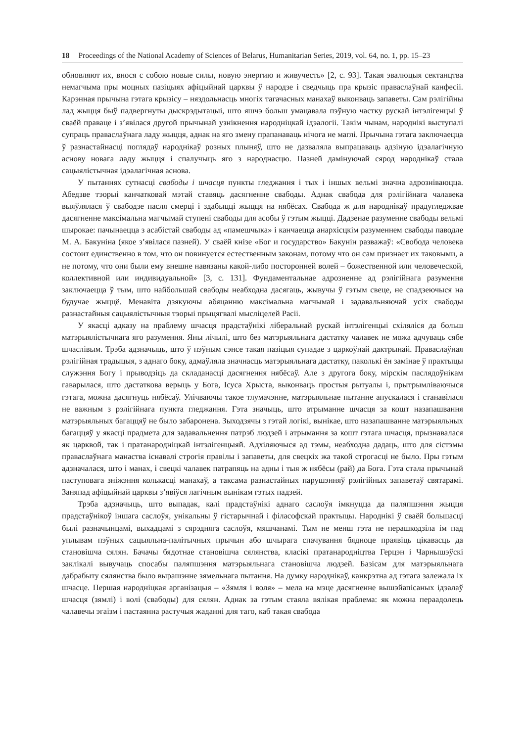18 Proceedings of the National Academy of Sciences of Belarus, Humanitarian Series, 2019, vol. 64, no. 1, pp. 15–23
обновляют их, внося с собою новые силы, новую энергию и живучесть» [2, с. 93]. Такая эвалюцыя сектанцтва немагчыма пры моцных пазіцыях афіцыйнай царквы ў народзе і сведчыць пра крызіс праваслаўнай канфесіі. Карэнная прычына гэтага крызісу – няздольнасць многіх тагачасных манахаў выконваць запаветы. Сам рэлігійны лад жыцця быў падвергнуты дыскрэдытацыі, што яшчэ больш умацавала пэўную частку рускай інтэлігенцыі ў сваёй праваце і з’явілася другой прычынай узнікнення народніцкай ідэалогіі. Такім чынам, народнікі выступалі супраць праваслаўнага ладу жыцця, аднак на яго змену прапанаваць нічога не маглі. Прычына гэтага заключаецца ў разнастайнасці поглядаў народнікаў розных плыняў, што не дазваляла выпрацаваць адзіную ідэалагічную аснову новага ладу жыцця і спалучыць яго з народнасцю. Пазней дамінуючай сярод народнікаў стала сацыялістычная ідэалагічная аснова.
У пытаннях сутнасці свабоды і шчасця пункты гледжання і тых і іншых вельмі значна адрозніваюцца. Абедзве тэорыі канчатковай мэтай ставяць дасягненне свабоды. Аднак свабода для рэлігійнага чалавека выяўлялася ў свабодзе пасля смерці і здабыцці жыцця на нябёсах. Свабода ж для народнікаў прадугледжвае дасягненне максімальна магчымай ступені свабоды для асобы ў гэтым жыцці. Дадзенае разуменне свабоды вельмі шырокае: пачынаецца з асабістай свабоды ад «памешчыка» і канчаецца анархісцкім разуменнем свабоды паводле М. А. Бакуніна (якое з’явілася пазней). У сваёй кнізе «Бог и государство» Бакунін разважаў: «Свобода человека состоит единственно в том, что он повинуется естественным законам, потому что он сам признает их таковыми, а не потому, что они были ему внешне навязаны какой-либо посторонней волей – божественной или человеческой, коллективной или индивидуальной» [3, с. 131]. Фундаментальнае адрозненне ад рэлігійнага разумення заключаецца ў тым, што найбольшай свабоды неабходна дасягаць, жывучы ў гэтым свеце, не спадзеючыся на будучае жыццё. Менавіта дзякуючы абяцанню максімальна магчымай і задавальняючай усіх свабоды разнастайныя сацыялістычныя тэорыі прыцягвалі мысліцелей Расіі.
У якасці адказу на праблему шчасця прадстаўнікі ліберальнай рускай інтэлігенцыі схіляліся да больш матэрыялістычнага яго разумення. Яны лічылі, што без матэрыяльнага дастатку чалавек не можа адчуваць сябе шчаслівым. Трэба адзначыць, што ў пэўным сэнсе такая пазіцыя супадае з царкоўнай дактрынай. Праваслаўная рэлігійная традыцыя, з аднаго боку, адмаўляла значнасць матэрыяльнага дастатку, паколькі ён замінае ў практыцы служэння Богу і прыводзіць да складанасці дасягнення нябёсаў. Але з другога боку, мірскім паслядоўнікам гаварылася, што дастаткова верыць у Бога, Ісуса Хрыста, выконваць простыя рытуалы і, прытрымліваючыся гэтага, можна дасягнуць нябёсаў. Улічваючы такое тлумачэнне, матэрыяльнае пытанне апускалася і станавілася не важным з рэлігійнага пункта гледжання. Гэта значыць, што атрыманне шчасця за кошт назапашвання матэрыяльных багаццяў не было забаронена. Зыходзячы з гэтай логікі, вынікае, што назапашванне матэрыяльных багаццяў у якасці прадмета для задавальнення патрэб людзей і атрымання за кошт гэтага шчасця, прызнавалася як царквой, так і пратанародніцкай інтэлігенцыяй. Адхіляючыся ад тэмы, неабходна дадаць, што для сістэмы праваслаўнага манаства існавалі строгія правілы і запаветы, для свецкіх жа такой строгасці не было. Пры гэтым адзначалася, што і манах, і свецкі чалавек патрапяць на адны і тыя ж нябёсы (рай) да Бога. Гэта стала прычынай паступовага зніжэння колькасці манахаў, а таксама разнастайных парушэнняў рэлігійных запаветаў святарамі. Заняпад афіцыйнай царквы з’явіўся лагічным вынікам гэтых падзей.
Трэба адзначыць, што выпадак, калі прадстаўнікі аднаго саслоўя імкнуцца да паляпшэння жыцця прадстаўнікоў іншага саслоўя, унікальны ў гістарычнай і філасофскай практыцы. Народнікі ў сваёй большасці былі разначынцамі, выхадцамі з сярэдняга саслоўя, мяшчанамі. Тым не менш гэта не перашкодзіла ім пад уплывам пэўных сацыяльна-палітычных прычын або шчырага спачування бядноце праявіць цікавасць да становішча сялян. Бачачы бядотнае становішча сялянства, класікі пратанародніцтва Герцэн і Чарнышэўскі заклікалі вывучаць спосабы паляпшэння матэрыяльнага становішча людзей. Базісам для матэрыяльнага дабрабыту сялянства было вырашэнне зямельнага пытання. На думку народнікаў, канкрэтна ад гэтага залежала іх шчасце. Першая народніцкая арганізацыя – «Зямля і воля» – мела на мэце дасягненне вышэйапісаных ідэалаў шчасця (зямлі) і волі (свабоды) для сялян. Аднак за гэтым стаяла вялікая праблема: як можна пераадолець чалавечы эгаізм і пастаянна растучыя жаданні для таго, каб такая свабода